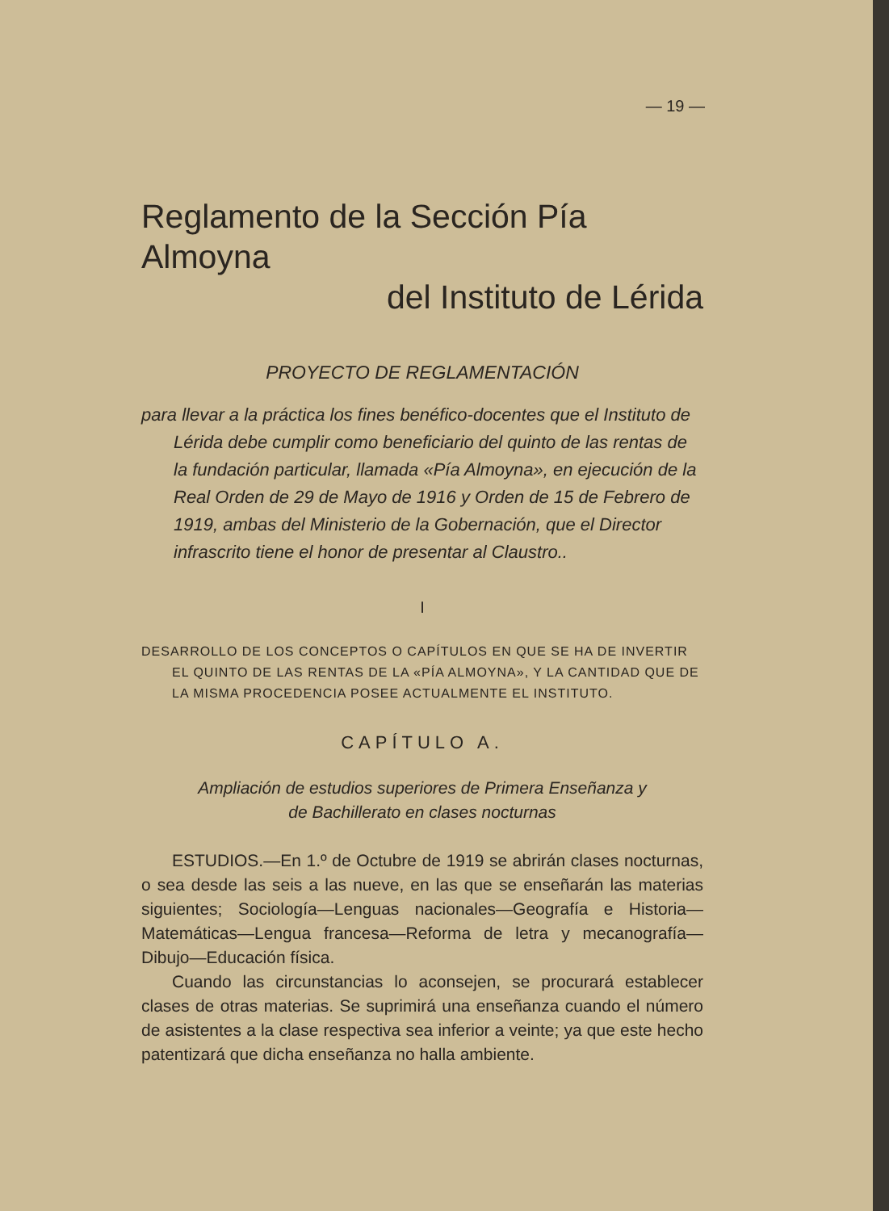— 19 —
Reglamento de la Sección Pía Almoyna
del Instituto de Lérida
PROYECTO DE REGLAMENTACIÓN
para llevar a la práctica los fines benéfico-docentes que el Instituto de Lérida debe cumplir como beneficiario del quinto de las rentas de la fundación particular, llamada «Pía Almoyna», en ejecución de la Real Orden de 29 de Mayo de 1916 y Orden de 15 de Febrero de 1919, ambas del Ministerio de la Gobernación, que el Director infrascrito tiene el honor de presentar al Claustro..
I
DESARROLLO DE LOS CONCEPTOS O CAPÍTULOS EN QUE SE HA DE INVERTIR EL QUINTO DE LAS RENTAS DE LA «PÍA ALMOYNA», Y LA CANTIDAD QUE DE LA MISMA PROCEDENCIA POSEE ACTUALMENTE EL INSTITUTO.
CAPÍTULO A.
Ampliación de estudios superiores de Primera Enseñanza y
de Bachillerato en clases nocturnas
ESTUDIOS.—En 1.º de Octubre de 1919 se abrirán clases nocturnas, o sea desde las seis a las nueve, en las que se enseñarán las materias siguientes; Sociología—Lenguas nacionales—Geografía e Historia—Matemáticas—Lengua francesa—Reforma de letra y mecanografía—Dibujo—Educación física.
Cuando las circunstancias lo aconsejen, se procurará establecer clases de otras materias. Se suprimirá una enseñanza cuando el número de asistentes a la clase respectiva sea inferior a veinte; ya que este hecho patentizará que dicha enseñanza no halla ambiente.